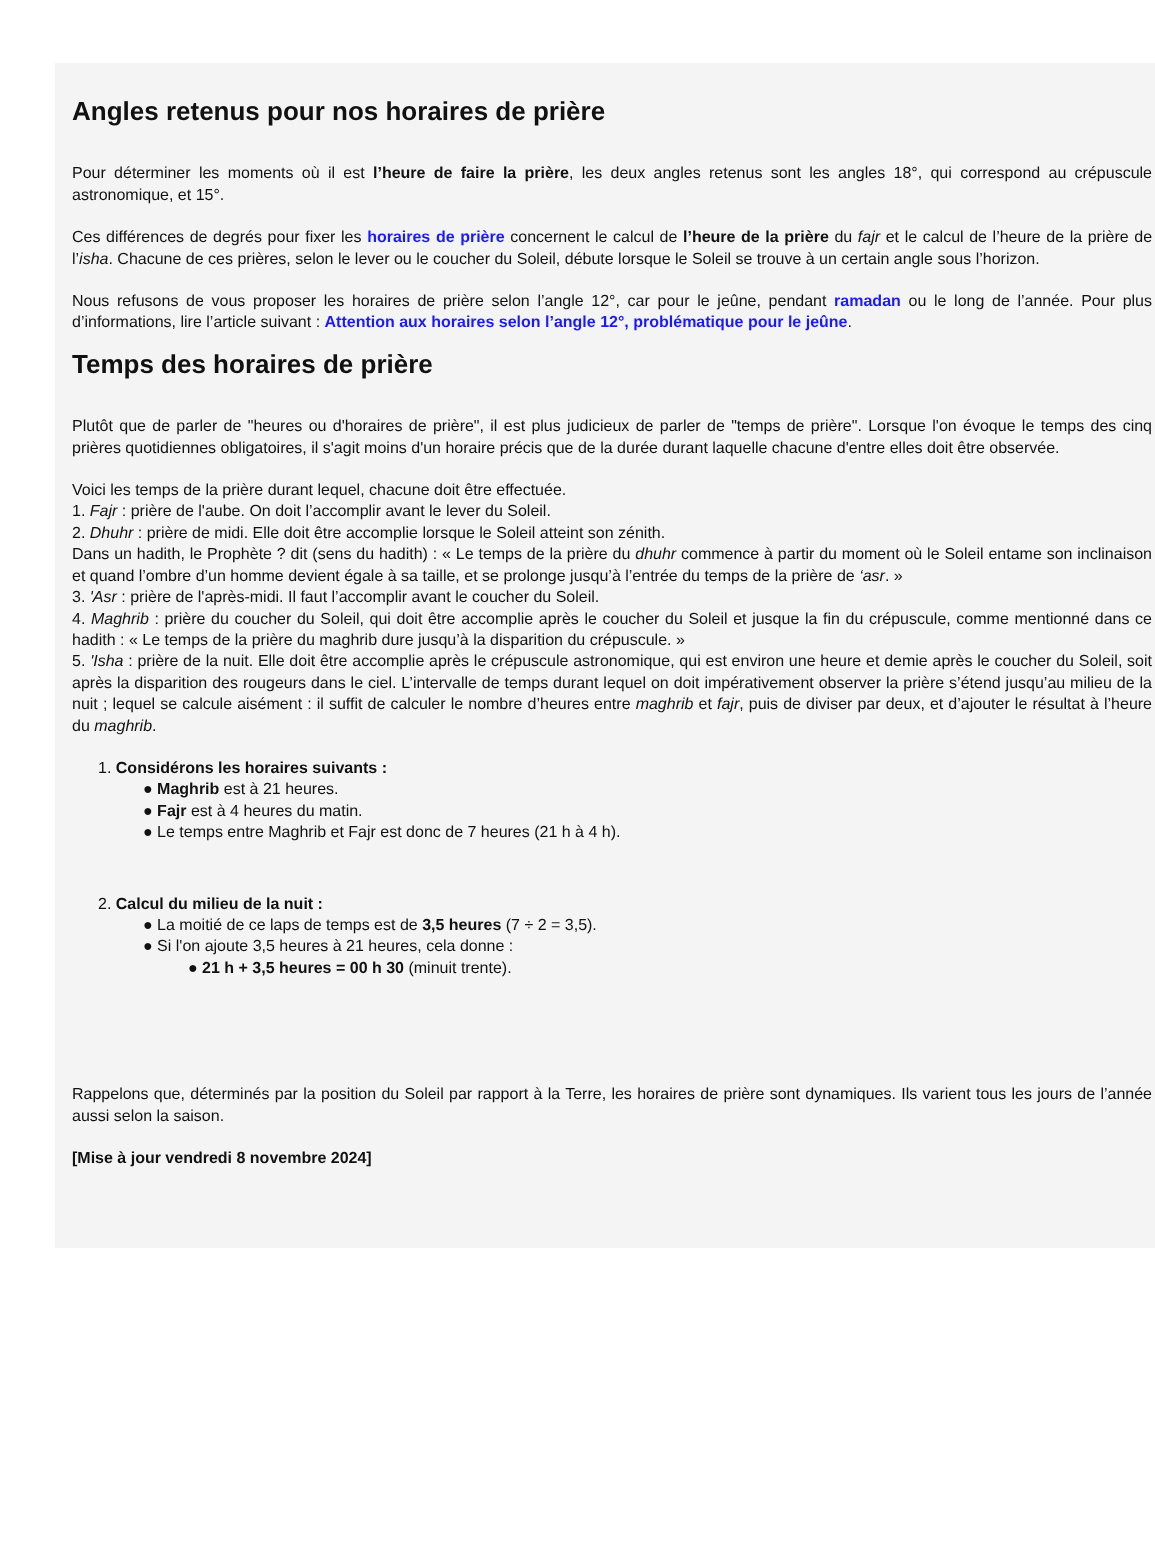Angles retenus pour nos horaires de prière
Pour déterminer les moments où il est l’heure de faire la prière, les deux angles retenus sont les angles 18°, qui correspond au crépuscule astronomique, et 15°.
Ces différences de degrés pour fixer les horaires de prière concernent le calcul de l’heure de la prière du fajr et le calcul de l’heure de la prière de l’isha. Chacune de ces prières, selon le lever ou le coucher du Soleil, débute lorsque le Soleil se trouve à un certain angle sous l’horizon.
Nous refusons de vous proposer les horaires de prière selon l’angle 12°, car pour le jeûne, pendant ramadan ou le long de l’année. Pour plus d’informations, lire l’article suivant : Attention aux horaires selon l’angle 12°, problématique pour le jeûne.
Temps des horaires de prière
Plutôt que de parler de "heures ou d'horaires de prière", il est plus judicieux de parler de "temps de prière". Lorsque l'on évoque le temps des cinq prières quotidiennes obligatoires, il s'agit moins d'un horaire précis que de la durée durant laquelle chacune d'entre elles doit être observée.
Voici les temps de la prière durant lequel, chacune doit être effectuée.
1. Fajr : prière de l'aube. On doit l’accomplir avant le lever du Soleil.
2. Dhuhr : prière de midi. Elle doit être accomplie lorsque le Soleil atteint son zénith.
Dans un hadith, le Prophète ? dit (sens du hadith) : « Le temps de la prière du dhuhr commence à partir du moment où le Soleil entame son inclinaison et quand l’ombre d’un homme devient égale à sa taille, et se prolonge jusqu’à l’entrée du temps de la prière de ‘asr. »
3. 'Asr : prière de l'après-midi. Il faut l’accomplir avant le coucher du Soleil.
4. Maghrib : prière du coucher du Soleil, qui doit être accomplie après le coucher du Soleil et jusque la fin du crépuscule, comme mentionné dans ce hadith : « Le temps de la prière du maghrib dure jusqu’à la disparition du crépuscule. »
5. 'Isha : prière de la nuit. Elle doit être accomplie après le crépuscule astronomique, qui est environ une heure et demie après le coucher du Soleil, soit après la disparition des rougeurs dans le ciel. L’intervalle de temps durant lequel on doit impérativement observer la prière s’étend jusqu’au milieu de la nuit ; lequel se calcule aisément : il suffit de calculer le nombre d’heures entre maghrib et fajr, puis de diviser par deux, et d’ajouter le résultat à l’heure du maghrib.
1. Considérons les horaires suivants :
● Maghrib est à 21 heures.
● Fajr est à 4 heures du matin.
● Le temps entre Maghrib et Fajr est donc de 7 heures (21 h à 4 h).
2. Calcul du milieu de la nuit :
● La moitié de ce laps de temps est de 3,5 heures (7 ÷ 2 = 3,5).
● Si l'on ajoute 3,5 heures à 21 heures, cela donne :
● 21 h + 3,5 heures = 00 h 30 (minuit trente).
Rappelons que, déterminés par la position du Soleil par rapport à la Terre, les horaires de prière sont dynamiques. Ils varient tous les jours de l’année aussi selon la saison.
[Mise à jour vendredi 8 novembre 2024]